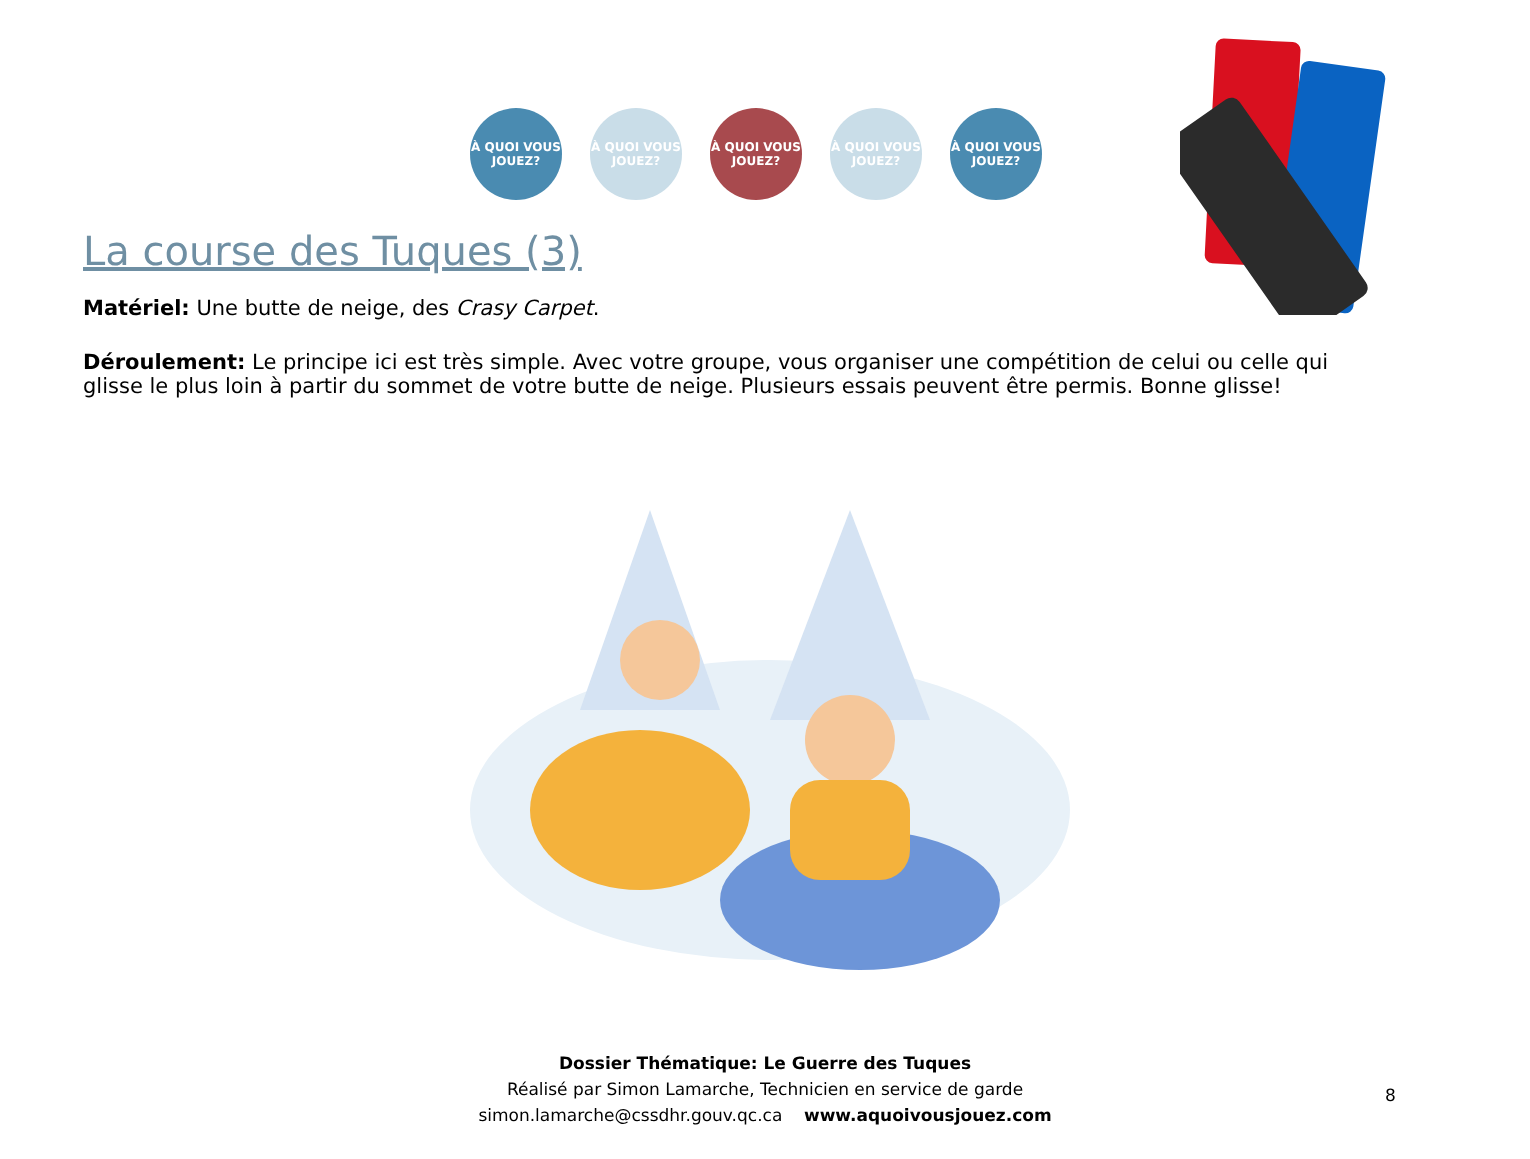À QUOI VOUS JOUEZ?
À QUOI VOUS JOUEZ?
À QUOI VOUS JOUEZ?
À QUOI VOUS JOUEZ?
À QUOI VOUS JOUEZ?
La course des Tuques (3)
Matériel: Une butte de neige, des Crasy Carpet.
Déroulement: Le principe ici est très simple. Avec votre groupe, vous organiser une compétition de celui ou celle qui glisse le plus loin à partir du sommet de votre butte de neige. Plusieurs essais peuvent être permis. Bonne glisse!
Dossier Thématique: Le Guerre des Tuques
Réalisé par Simon Lamarche, Technicien en service de garde
simon.lamarche@cssdhr.gouv.qc.ca www.aquoivousjouez.com
8